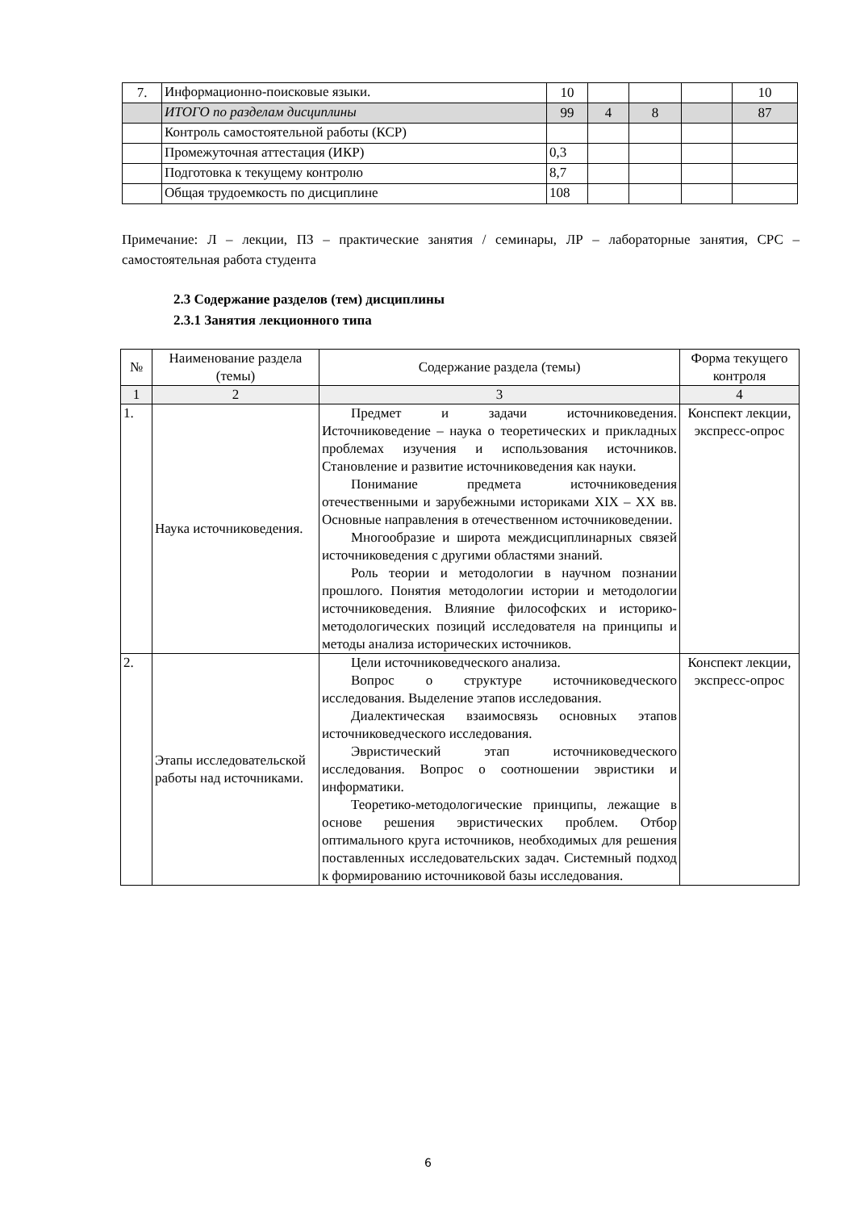| 7. | Информационно-поисковые языки. | 10 | | | | 10 |
| | ИТОГО по разделам дисциплины | 99 | 4 | 8 | | 87 |
| | Контроль самостоятельной работы (КСР) | | | | | |
| | Промежуточная аттестация (ИКР) | 0,3 | | | | |
| | Подготовка к текущему контролю | 8,7 | | | | |
| | Общая трудоемкость по дисциплине | 108 | | | | |
Примечание: Л – лекции, ПЗ – практические занятия / семинары, ЛР – лабораторные занятия, СРС – самостоятельная работа студента
2.3 Содержание разделов (тем) дисциплины
2.3.1 Занятия лекционного типа
| № | Наименование раздела (темы) | Содержание раздела (темы) | Форма текущего контроля |
| --- | --- | --- | --- |
| 1 | 2 | 3 | 4 |
| 1. | Наука источниковедения. | Предмет и задачи источниковедения. Источниковедение – наука о теоретических и прикладных проблемах изучения и использования источников. Становление и развитие источниковедения как науки. Понимание предмета источниковедения отечественными и зарубежными историками XIX – XX вв. Основные направления в отечественном источниковедении. Многообразие и широта междисциплинарных связей источниковедения с другими областями знаний. Роль теории и методологии в научном познании прошлого. Понятия методологии истории и методологии источниковедения. Влияние философских и историко-методологических позиций исследователя на принципы и методы анализа исторических источников. | Конспект лекции, экспресс-опрос |
| 2. | Этапы исследовательской работы над источниками. | Цели источниковедческого анализа. Вопрос о структуре источниковедческого исследования. Выделение этапов исследования. Диалектическая взаимосвязь основных этапов источниковедческого исследования. Эвристический этап источниковедческого исследования. Вопрос о соотношении эвристики и информатики. Теоретико-методологические принципы, лежащие в основе решения эвристических проблем. Отбор оптимального круга источников, необходимых для решения поставленных исследовательских задач. Системный подход к формированию источниковой базы исследования. | Конспект лекции, экспресс-опрос |
6